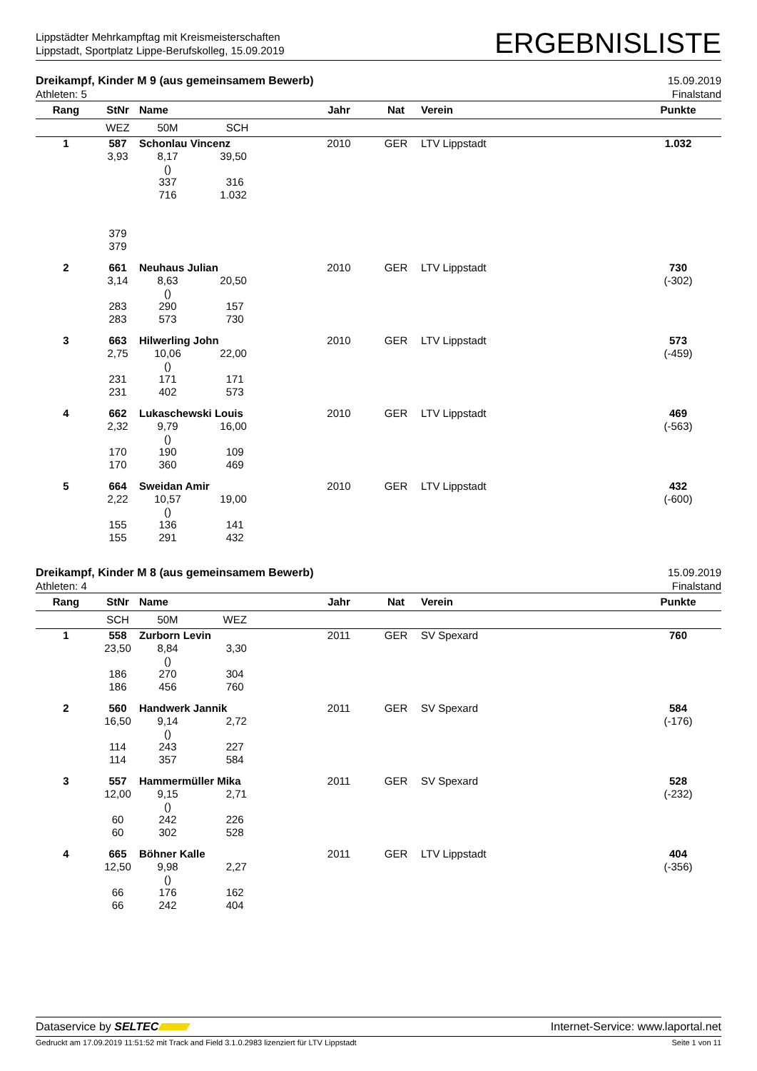Lippstädter Mehrkampftag mit Kreismeisterschaften
Lippstadt, Sportplatz Lippe-Berufskolleg, 15.09.2019
ERGEBNISLISTE
Dreikampf, Kinder M 9 (aus gemeinsamem Bewerb)
Athleten: 5
15.09.2019
Finalstand
| Rang | StNr | Name | | Jahr | Nat | Verein | Punkte |
| --- | --- | --- | --- | --- | --- | --- | --- |
| | WEZ | 50M | SCH | | | | |
| 1 | 587 | Schonlau Vincenz | | 2010 | GER | LTV Lippstadt | 1.032 |
| | 3,93 | 8,17 () 337 716 | 39,50 316 1.032 | | | | |
| | 379 379 | | | | | | |
| 2 | 661 | Neuhaus Julian | | 2010 | GER | LTV Lippstadt | 730 |
| | 3,14 283 283 | 8,63 () 290 573 | 20,50 157 730 | | | | (-302) |
| 3 | 663 | Hilwerling John | | 2010 | GER | LTV Lippstadt | 573 |
| | 2,75 231 231 | 10,06 () 171 402 | 22,00 171 573 | | | | (-459) |
| 4 | 662 | Lukaschewski Louis | | 2010 | GER | LTV Lippstadt | 469 |
| | 2,32 170 170 | 9,79 () 190 360 | 16,00 109 469 | | | | (-563) |
| 5 | 664 | Sweidan Amir | | 2010 | GER | LTV Lippstadt | 432 |
| | 2,22 155 155 | 10,57 () 136 291 | 19,00 141 432 | | | | (-600) |
Dreikampf, Kinder M 8 (aus gemeinsamem Bewerb)
Athleten: 4
15.09.2019
Finalstand
| Rang | StNr | Name | | Jahr | Nat | Verein | Punkte |
| --- | --- | --- | --- | --- | --- | --- | --- |
| | SCH | 50M | WEZ | | | | |
| 1 | 558 | Zurborn Levin | | 2011 | GER | SV Spexard | 760 |
| | 23,50 186 186 | 8,84 () 270 456 | 3,30 304 760 | | | | |
| 2 | 560 | Handwerk Jannik | | 2011 | GER | SV Spexard | 584 |
| | 16,50 114 114 | 9,14 () 243 357 | 2,72 227 584 | | | | (-176) |
| 3 | 557 | Hammermüller Mika | | 2011 | GER | SV Spexard | 528 |
| | 12,00 60 60 | 9,15 () 242 302 | 2,71 226 528 | | | | (-232) |
| 4 | 665 | Böhner Kalle | | 2011 | GER | LTV Lippstadt | 404 |
| | 12,50 66 66 | 9,98 () 176 242 | 2,27 162 404 | | | | (-356) |
Dataservice by SELTEC Internet-Service: www.laportal.net
Gedruckt am 17.09.2019 11:51:52 mit Track and Field 3.1.0.2983 lizenziert für LTV Lippstadt
Seite 1 von 11